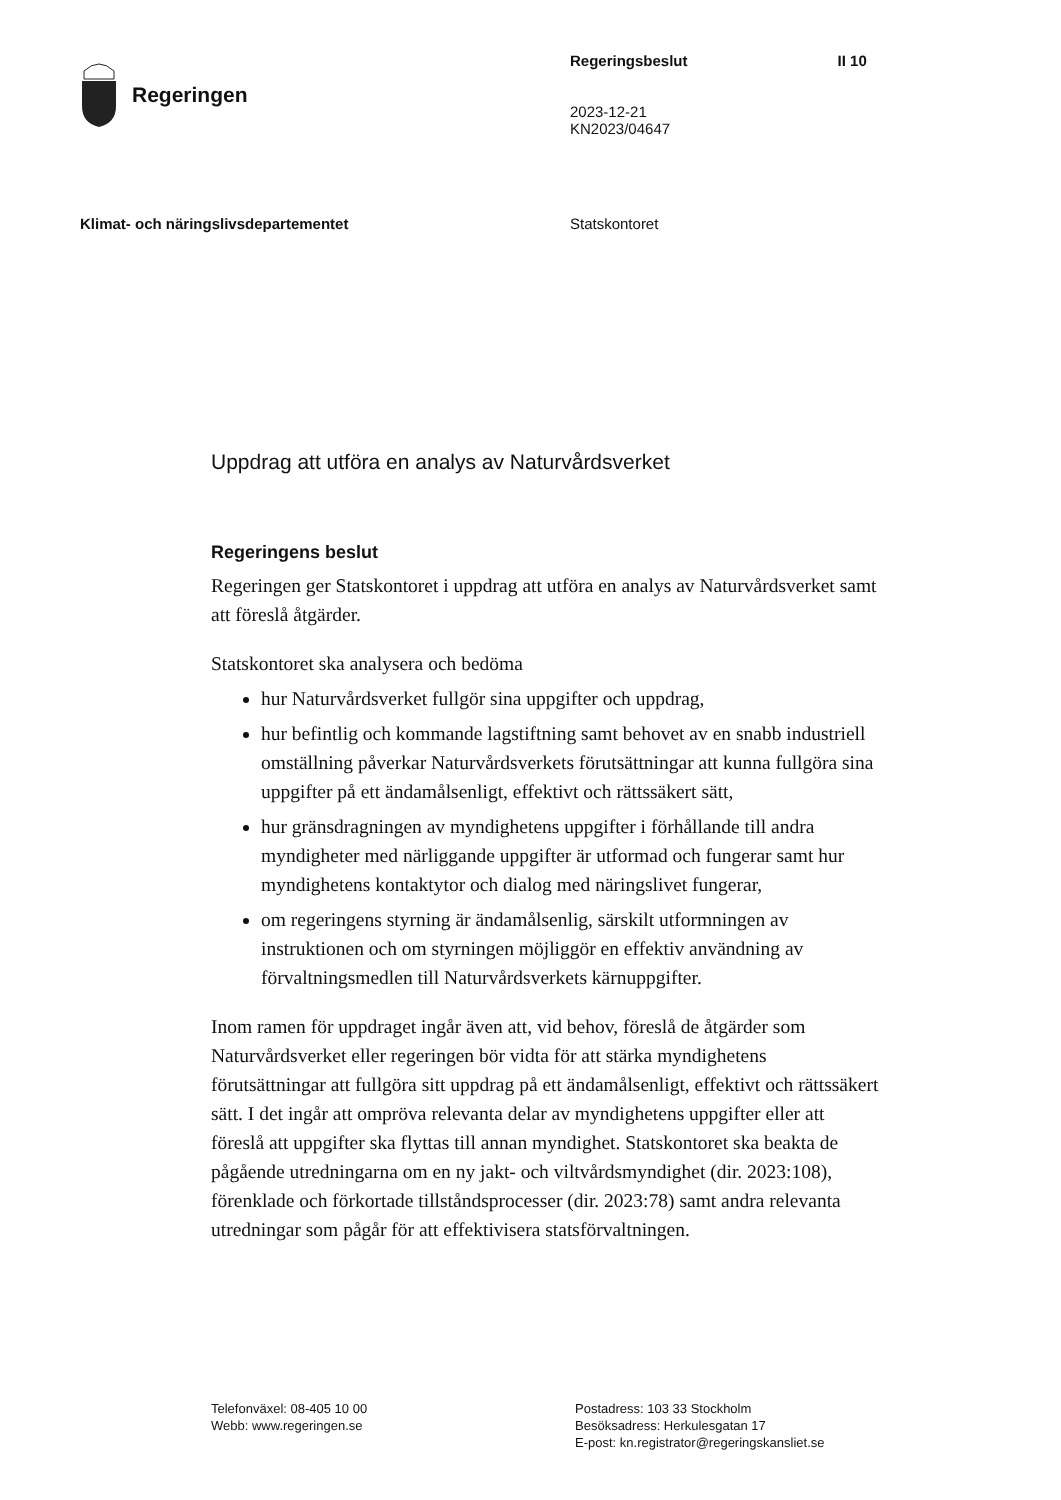Regeringen
Regeringsbeslut
2023-12-21
KN2023/04647
II 10
Klimat- och näringslivsdepartementet Statskontoret
Uppdrag att utföra en analys av Naturvårdsverket
Regeringens beslut
Regeringen ger Statskontoret i uppdrag att utföra en analys av Naturvårdsverket samt att föreslå åtgärder.
Statskontoret ska analysera och bedöma
hur Naturvårdsverket fullgör sina uppgifter och uppdrag,
hur befintlig och kommande lagstiftning samt behovet av en snabb industriell omställning påverkar Naturvårdsverkets förutsättningar att kunna fullgöra sina uppgifter på ett ändamålsenligt, effektivt och rättssäkert sätt,
hur gränsdragningen av myndighetens uppgifter i förhållande till andra myndigheter med närliggande uppgifter är utformad och fungerar samt hur myndighetens kontaktytor och dialog med näringslivet fungerar,
om regeringens styrning är ändamålsenlig, särskilt utformningen av instruktionen och om styrningen möjliggör en effektiv användning av förvaltningsmedlen till Naturvårdsverkets kärnuppgifter.
Inom ramen för uppdraget ingår även att, vid behov, föreslå de åtgärder som Naturvårdsverket eller regeringen bör vidta för att stärka myndighetens förutsättningar att fullgöra sitt uppdrag på ett ändamålsenligt, effektivt och rättssäkert sätt. I det ingår att ompröva relevanta delar av myndighetens uppgifter eller att föreslå att uppgifter ska flyttas till annan myndighet. Statskontoret ska beakta de pågående utredningarna om en ny jakt- och viltvårdsmyndighet (dir. 2023:108), förenklade och förkortade tillståndsprocesser (dir. 2023:78) samt andra relevanta utredningar som pågår för att effektivisera statsförvaltningen.
Telefonväxel: 08-405 10 00
Webb: www.regeringen.se
Postadress: 103 33 Stockholm
Besöksadress: Herkulesgatan 17
E-post: kn.registrator@regeringskansliet.se